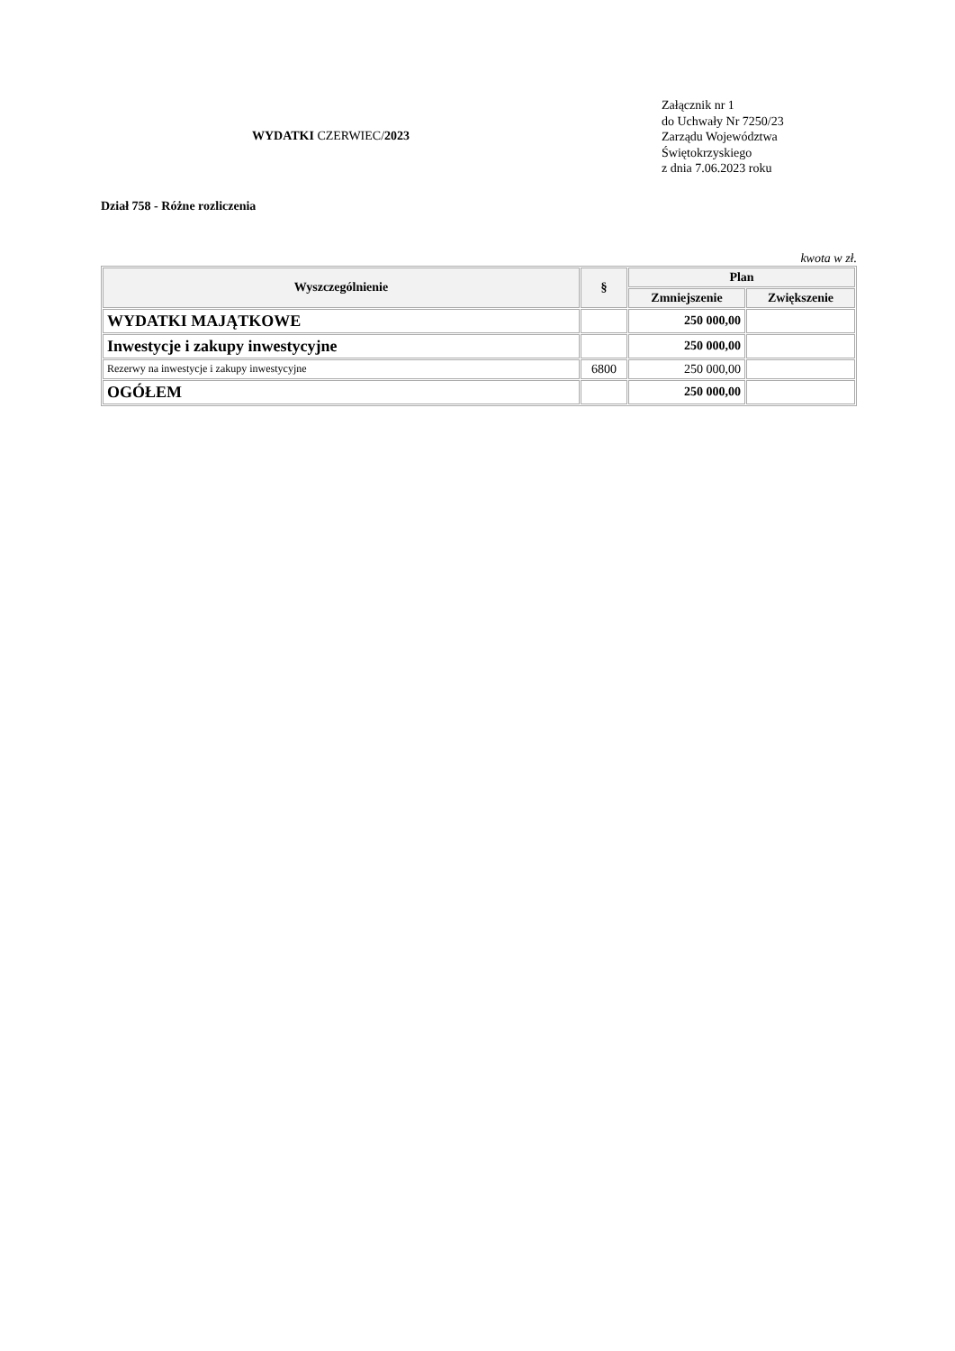WYDATKI CZERWIEC/2023
Załącznik nr 1
do Uchwały Nr 7250/23
Zarządu Województwa
Świętokrzyskiego
z dnia 7.06.2023 roku
Dział 758 - Różne rozliczenia
kwota w zł.
| Wyszczególnienie | § | Plan | |
| --- | --- | --- | --- |
| | | Zmniejszenie | Zwiększenie |
| WYDATKI MAJĄTKOWE | | 250 000,00 | |
| Inwestycje i zakupy inwestycyjne | | 250 000,00 | |
| Rezerwy na inwestycje i zakupy inwestycyjne | 6800 | 250 000,00 | |
| OGÓŁEM | | 250 000,00 | |